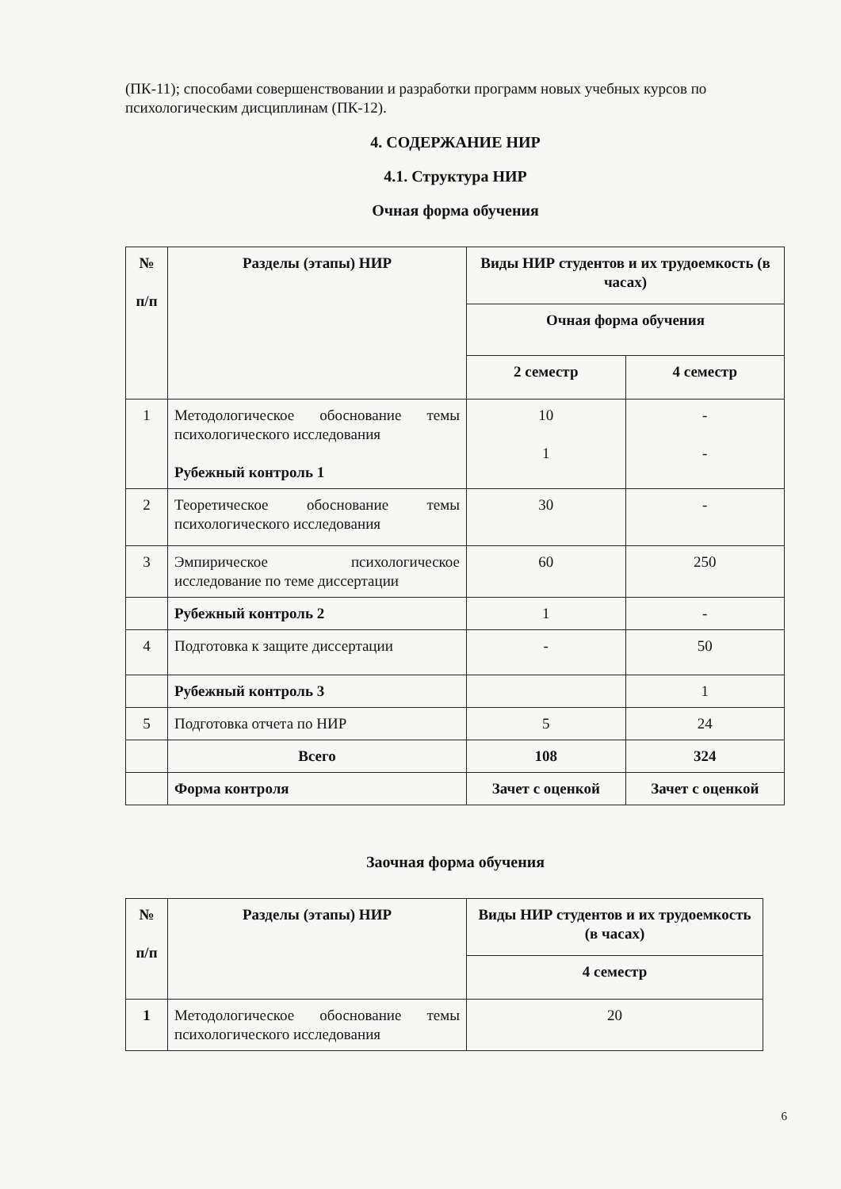(ПК-11); способами совершенствовании и разработки программ новых учебных курсов по психологическим дисциплинам (ПК-12).
4. СОДЕРЖАНИЕ НИР
4.1. Структура НИР
Очная форма обучения
| № п/п | Разделы (этапы) НИР | Виды НИР студентов и их трудоемкость (в часах) | |
| --- | --- | --- | --- |
| | | Очная форма обучения | |
| | | 2 семестр | 4 семестр |
| 1 | Методологическое обоснование темы психологического исследования Рубежный контроль 1 | 10 1 | - - |
| 2 | Теоретическое обоснование темы психологического исследования | 30 | - |
| 3 | Эмпирическое психологическое исследование по теме диссертации | 60 | 250 |
| | Рубежный контроль 2 | 1 | - |
| 4 | Подготовка к защите диссертации | - | 50 |
| | Рубежный контроль 3 | | 1 |
| 5 | Подготовка отчета по НИР | 5 | 24 |
| | Всего | 108 | 324 |
| | Форма контроля | Зачет с оценкой | Зачет с оценкой |
Заочная форма обучения
| № п/п | Разделы (этапы) НИР | Виды НИР студентов и их трудоемкость (в часах) |
| --- | --- | --- |
| | | 4 семестр |
| 1 | Методологическое обоснование темы психологического исследования | 20 |
6